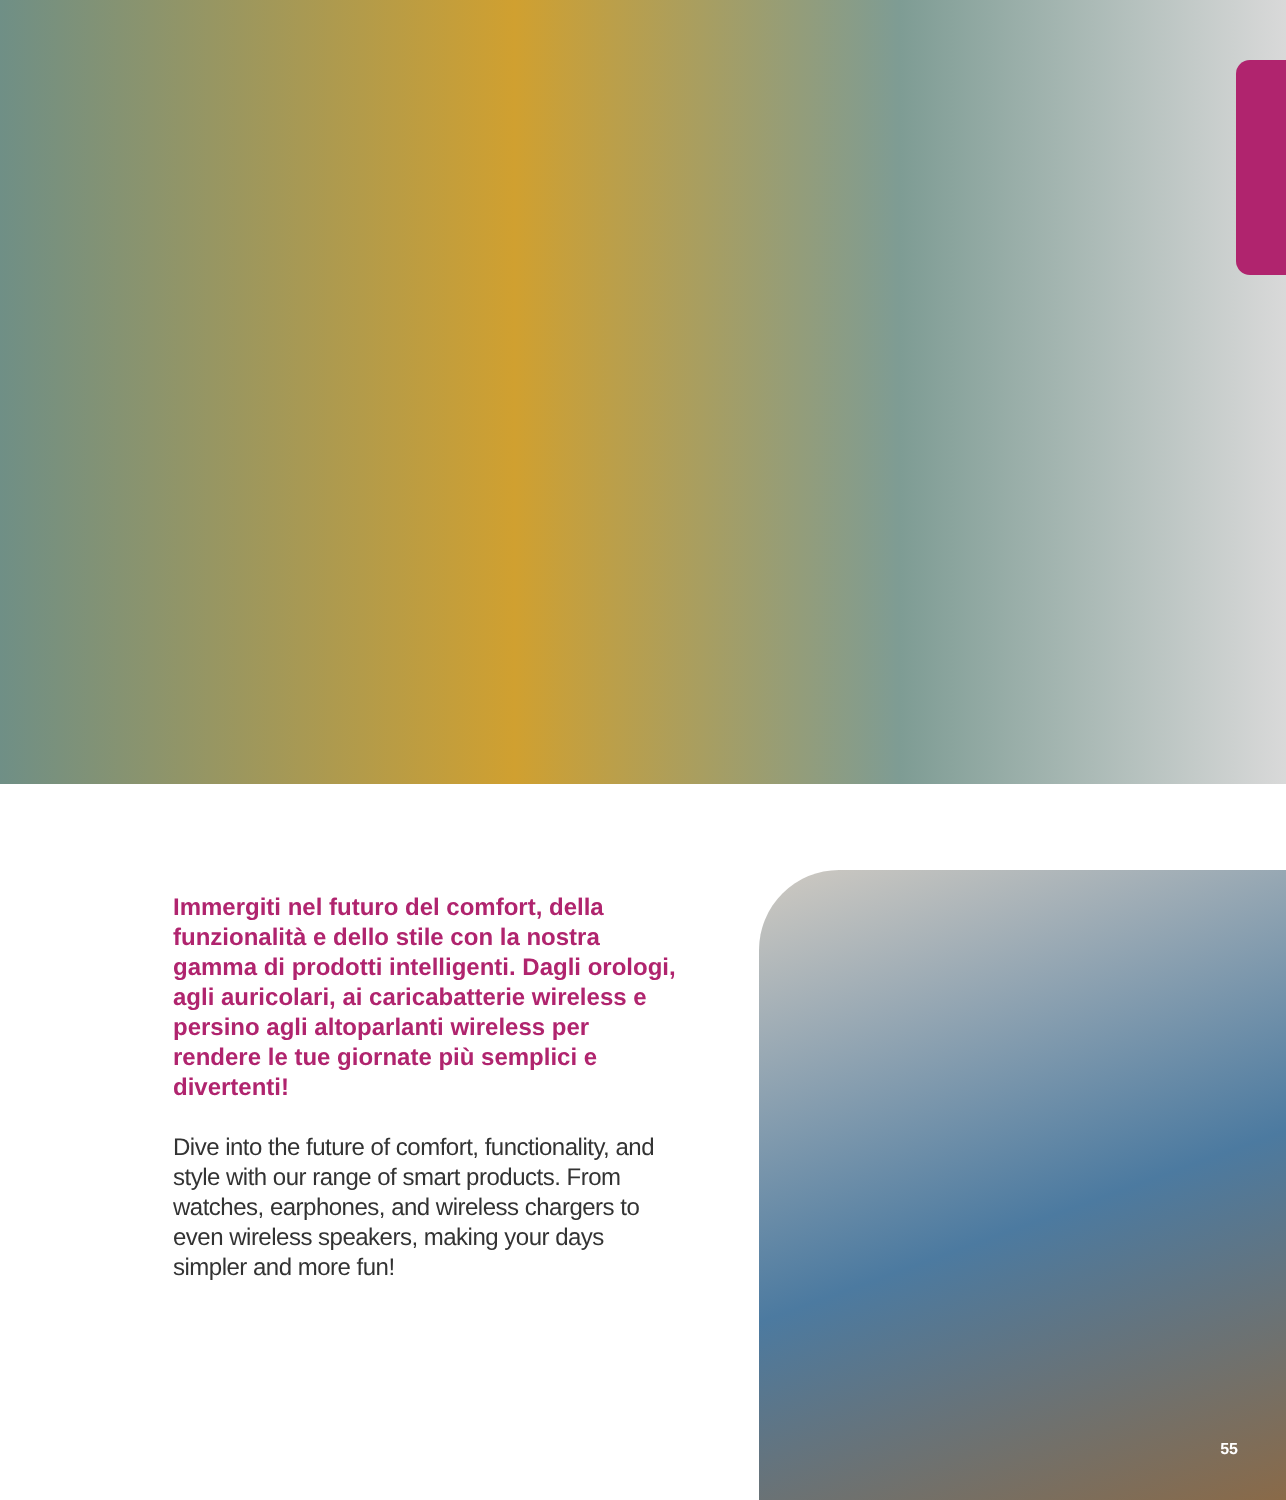Immergiti nel futuro del comfort, della funzionalità e dello stile con la nostra gamma di prodotti intelligenti. Dagli orologi, agli auricolari, ai caricabatterie wireless e persino agli altoparlanti wireless per rendere le tue giornate più semplici e divertenti!
Dive into the future of comfort, functionality, and style with our range of smart products. From watches, earphones, and wireless chargers to even wireless speakers, making your days simpler and more fun!
55